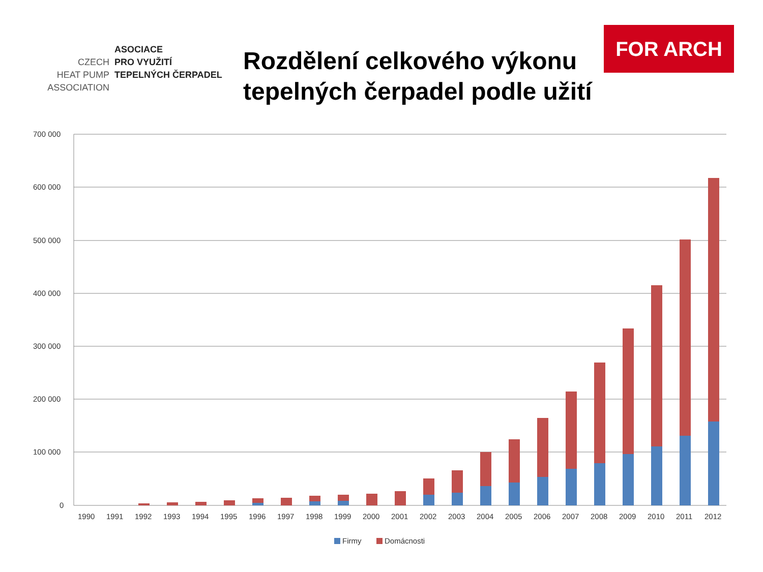FOR ARCH
ASOCIACE
CZECH PRO VYUŽITÍ
HEAT PUMP TEPELNÝCH ČERPADEL
ASSOCIATION
Rozdělení celkového výkonu tepelných čerpadel podle užití
700 000
600 000
500 000
400 000
300 000
200 000
100 000
0
1990
1991
1992
1993
1994
1995
1996
1997
1998
1999
2000
2001
2002
2003
2004
2005
2006
2007
2008
2009
2010
2011
2012
Firmy
Domácnosti